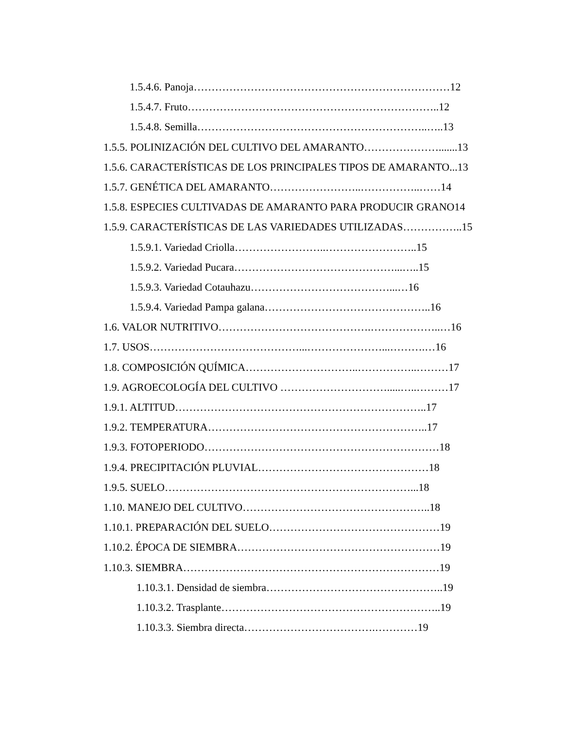1.5.4.6. Panoja………………………………………………………………12
1.5.4.7. Fruto……………………………………………………………..12
1.5.4.8. Semilla………………………………………………………..…..13
1.5.5. POLINIZACIÓN DEL CULTIVO DEL AMARANTO………………….......13
1.5.6. CARACTERÍSTICAS DE LOS PRINCIPALES TIPOS DE AMARANTO...13
1.5.7. GENÉTICA DEL AMARANTO……………………..……………..……14
1.5.8. ESPECIES CULTIVADAS DE AMARANTO PARA PRODUCIR GRANO14
1.5.9. CARACTERÍSTICAS DE LAS VARIEDADES UTILIZADAS……………..15
1.5.9.1. Variedad Criolla……………………..……………………..15
1.5.9.2. Variedad Pucara………………………………………...…..15
1.5.9.3. Variedad Cotauhazu…………………………………...…16
1.5.9.4. Variedad Pampa galana………………………………………..16
1.6. VALOR NUTRITIVO…………………………………….………………..…16
1.7. USOS……………………………………...…………………...……….…16
1.8. COMPOSICIÓN QUÍMICA…………………………..……………..………17
1.9. AGROECOLOGÍA DEL CULTIVO ………………………….....…..………17
1.9.1. ALTITUD……………………………………………………………..17
1.9.2. TEMPERATURA……………………………………………………..17
1.9.3. FOTOPERIODO…………………………………………………………18
1.9.4. PRECIPITACIÓN PLUVIAL…………………………………………18
1.9.5. SUELO……………………………………………………………...18
1.10. MANEJO DEL CULTIVO……………………………………………..18
1.10.1. PREPARACIÓN DEL SUELO…………………………………………19
1.10.2. ÉPOCA DE SIEMBRA…………………………………………………19
1.10.3. SIEMBRA………………………………………………………………19
1.10.3.1. Densidad de siembra…………………………………………..19
1.10.3.2. Trasplante……………………………………………………..19
1.10.3.3. Siembra directa……………………………….…………19